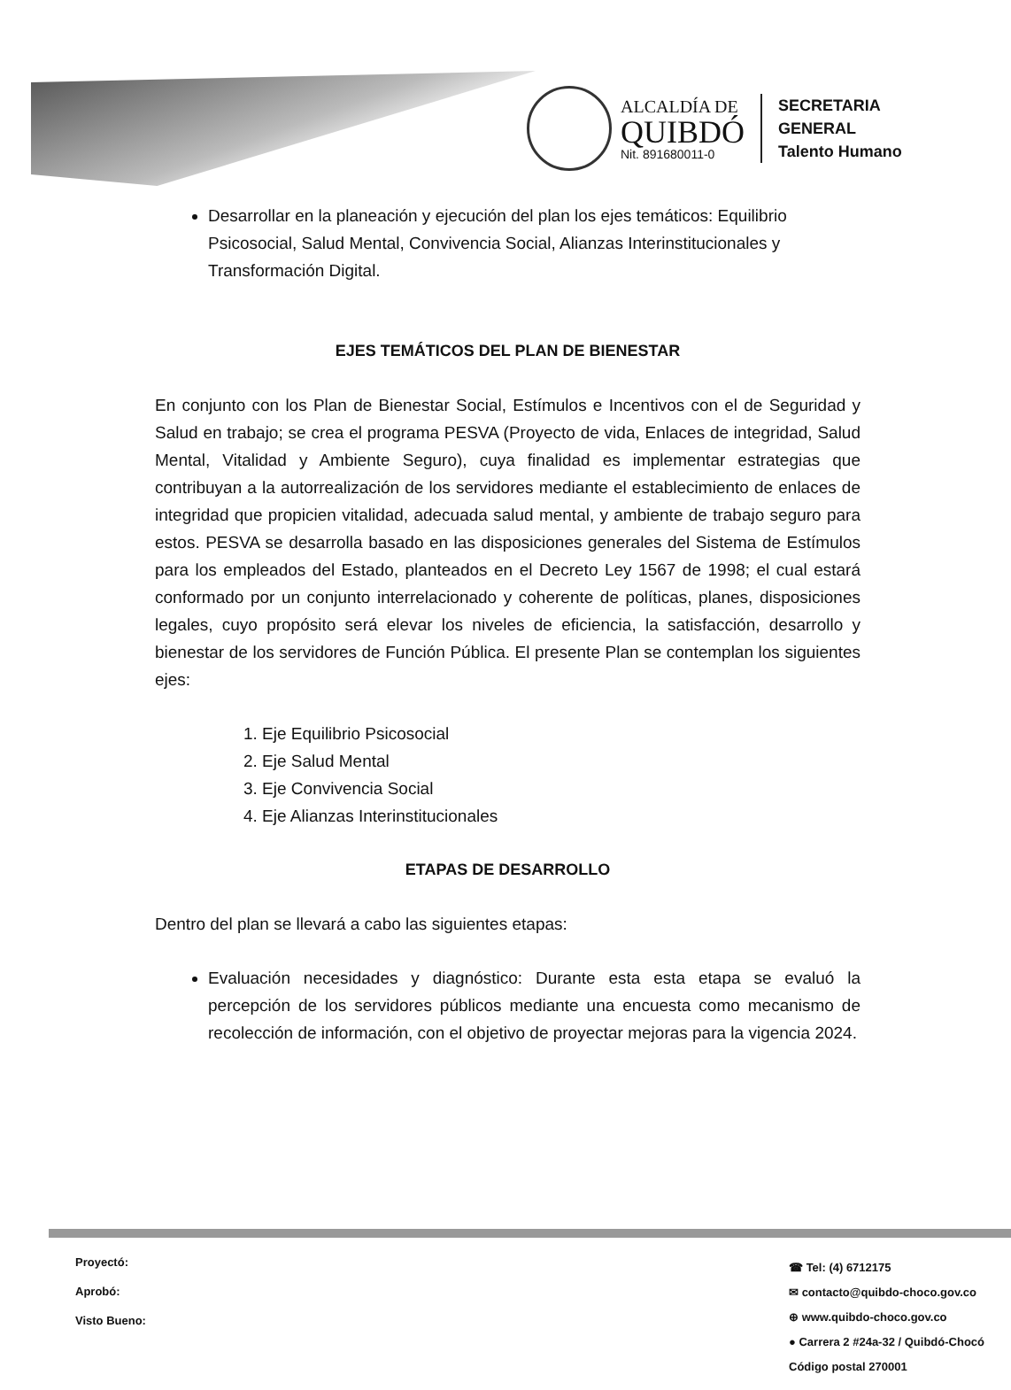ALCALDÍA DE
QUIBDÓ
Nit. 891680011-0
SECRETARIA
GENERAL
Talento Humano
Desarrollar en la planeación y ejecución del plan los ejes temáticos: Equilibrio Psicosocial, Salud Mental, Convivencia Social, Alianzas Interinstitucionales y Transformación Digital.
EJES TEMÁTICOS DEL PLAN DE BIENESTAR
En conjunto con los Plan de Bienestar Social, Estímulos e Incentivos con el de Seguridad y Salud en trabajo; se crea el programa PESVA (Proyecto de vida, Enlaces de integridad, Salud Mental, Vitalidad y Ambiente Seguro), cuya finalidad es implementar estrategias que contribuyan a la autorrealización de los servidores mediante el establecimiento de enlaces de integridad que propicien vitalidad, adecuada salud mental, y ambiente de trabajo seguro para estos. PESVA se desarrolla basado en las disposiciones generales del Sistema de Estímulos para los empleados del Estado, planteados en el Decreto Ley 1567 de 1998; el cual estará conformado por un conjunto interrelacionado y coherente de políticas, planes, disposiciones legales, cuyo propósito será elevar los niveles de eficiencia, la satisfacción, desarrollo y bienestar de los servidores de Función Pública. El presente Plan se contemplan los siguientes ejes:
1. Eje Equilibrio Psicosocial
2. Eje Salud Mental
3. Eje Convivencia Social
4. Eje Alianzas Interinstitucionales
ETAPAS DE DESARROLLO
Dentro del plan se llevará a cabo las siguientes etapas:
Evaluación necesidades y diagnóstico: Durante esta esta etapa se evaluó la percepción de los servidores públicos mediante una encuesta como mecanismo de recolección de información, con el objetivo de proyectar mejoras para la vigencia 2024.
Proyectó:
Aprobó:
Visto Bueno:
☎ Tel: (4) 6712175
✉ contacto@quibdo-choco.gov.co
⊕ www.quibdo-choco.gov.co
● Carrera 2 #24a-32 / Quibdó-Chocó
Código postal 270001